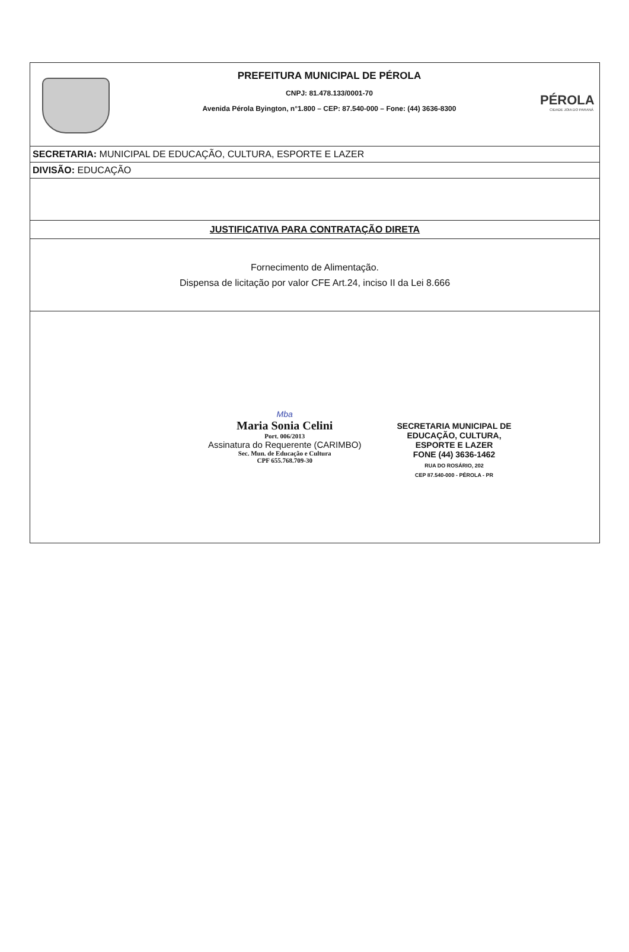PREFEITURA MUNICIPAL DE PÉROLA
CNPJ: 81.478.133/0001-70
Avenida Pérola Byington, n°1.800 – CEP: 87.540-000 – Fone: (44) 3636-8300
PÉROLA
CIDADE JOIA DO PARANÁ
SECRETARIA: MUNICIPAL DE EDUCAÇÃO, CULTURA, ESPORTE E LAZER
DIVISÃO: EDUCAÇÃO
JUSTIFICATIVA PARA CONTRATAÇÃO DIRETA
Fornecimento de Alimentação.
Dispensa de licitação por valor CFE Art.24, inciso II da Lei 8.666
Mba
Maria Sonia Celini
Port. 006/2013
Assinatura do Requerente (CARIMBO)
Sec. Mun. de Educação e Cultura
CPF 655.768.709-30
SECRETARIA MUNICIPAL DE
EDUCAÇÃO, CULTURA,
ESPORTE E LAZER
FONE (44) 3636-1462
RUA DO ROSÁRIO, 202
CEP 87.540-000 - PÉROLA - PR